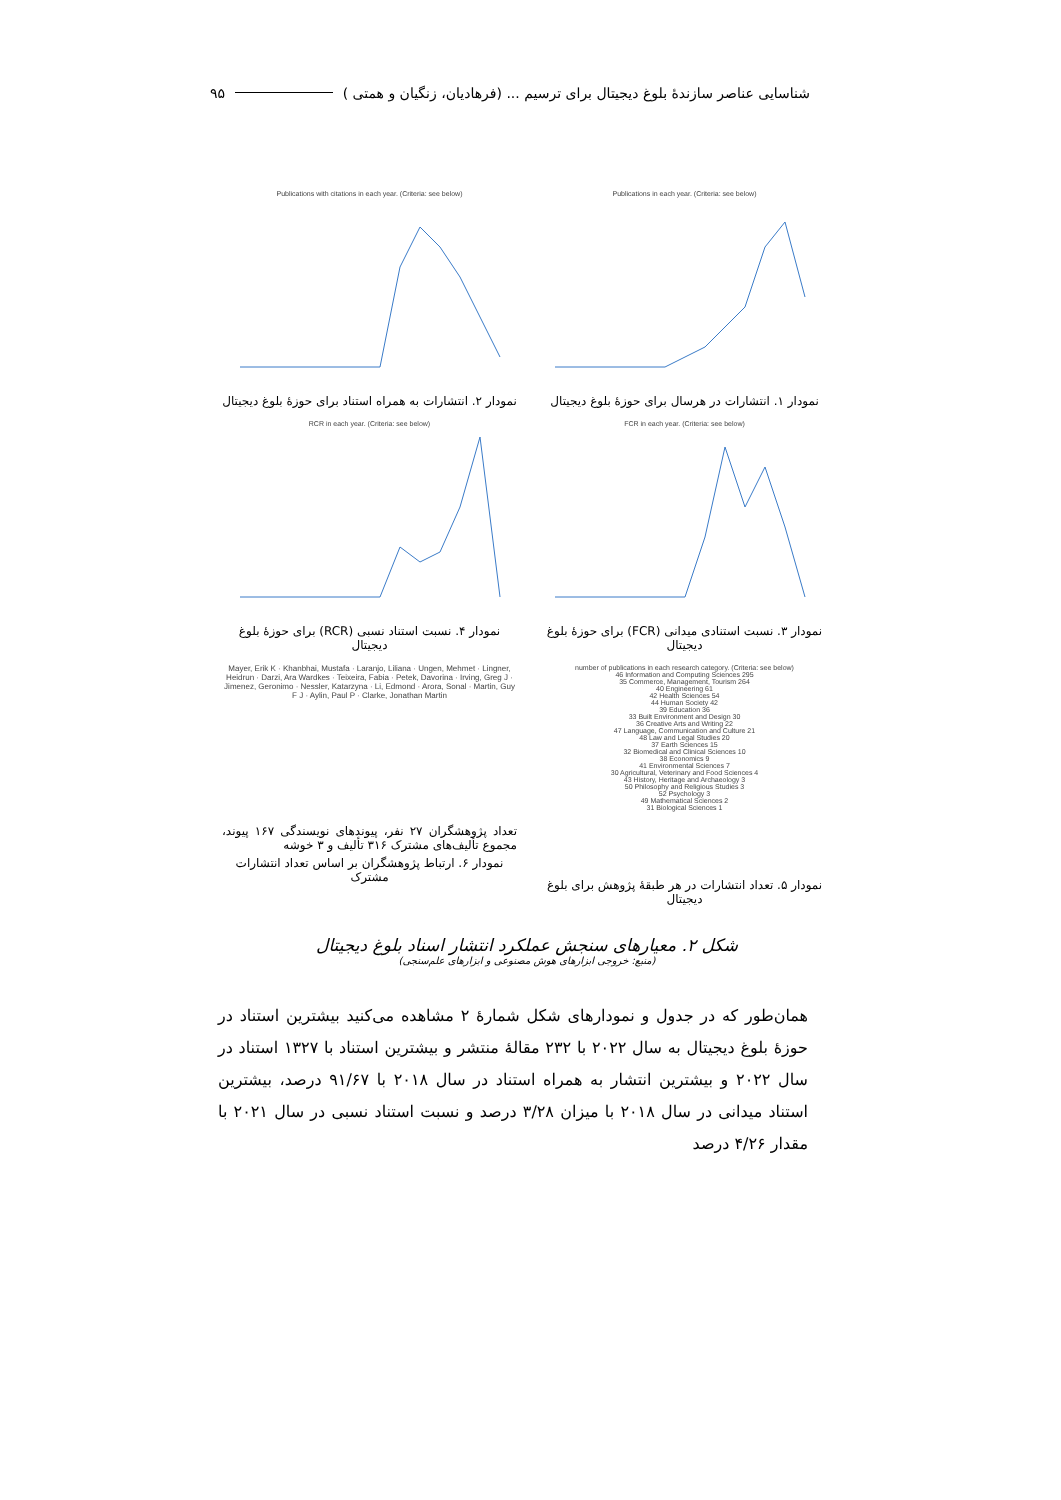شناسایی عناصر سازندهٔ بلوغ دیجیتال برای ترسیم ... (فرهادیان، زنگیان و همتی ) ۹۵
Publications in each year. (Criteria: see below)
نمودار ۱. انتشارات در هرسال برای حوزهٔ بلوغ دیجیتال
Publications with citations in each year. (Criteria: see below)
نمودار ۲. انتشارات به همراه استناد برای حوزهٔ بلوغ دیجیتال
FCR in each year. (Criteria: see below)
نمودار ۳. نسبت استنادی میدانی (FCR) برای حوزهٔ بلوغ دیجیتال
RCR in each year. (Criteria: see below)
نمودار ۴. نسبت استناد نسبی (RCR) برای حوزهٔ بلوغ دیجیتال
number of publications in each research category. (Criteria: see below)
46 Information and Computing Sciences 295
35 Commerce, Management, Tourism 264
40 Engineering 61
42 Health Sciences 54
44 Human Society 42
39 Education 36
33 Built Environment and Design 30
36 Creative Arts and Writing 22
47 Language, Communication and Culture 21
48 Law and Legal Studies 20
37 Earth Sciences 15
32 Biomedical and Clinical Sciences 10
38 Economics 9
41 Environmental Sciences 7
30 Agricultural, Veterinary and Food Sciences 4
43 History, Heritage and Archaeology 3
50 Philosophy and Religious Studies 3
52 Psychology 3
49 Mathematical Sciences 2
31 Biological Sciences 1
نمودار ۵. تعداد انتشارات در هر طبقهٔ پژوهش برای بلوغ دیجیتال
Mayer, Erik K · Khanbhai, Mustafa · Laranjo, Liliana · Ungen, Mehmet · Lingner, Heidrun · Darzi, Ara Wardkes · Teixeira, Fabia · Petek, Davorina · Irving, Greg J · Jimenez, Geronimo · Nessler, Katarzyna · Li, Edmond · Arora, Sonal · Martin, Guy F J · Aylin, Paul P · Clarke, Jonathan Martin
تعداد پژوهشگران ۲۷ نفر، پیوندهای نویسندگی ۱۶۷ پیوند، مجموع تألیف‌های مشترک ۳۱۶ تألیف و ۳ خوشه
نمودار ۶. ارتباط پژوهشگران بر اساس تعداد انتشارات مشترک
شکل ۲. معیارهای سنجش عملکرد انتشار اسناد بلوغ دیجیتال
(منبع: خروجی ابزارهای هوش مصنوعی و ابزارهای علم‌سنجی)
همان‌طور که در جدول و نمودارهای شکل شمارهٔ ۲ مشاهده می‌کنید بیشترین استناد در حوزهٔ بلوغ دیجیتال به سال ۲۰۲۲ با ۲۳۲ مقالهٔ منتشر و بیشترین استناد با ۱۳۲۷ استناد در سال ۲۰۲۲ و بیشترین انتشار به همراه استناد در سال ۲۰۱۸ با ۹۱/۶۷ درصد، بیشترین استناد میدانی در سال ۲۰۱۸ با میزان ۳/۲۸ درصد و نسبت استناد نسبی در سال ۲۰۲۱ با مقدار ۴/۲۶ درصد